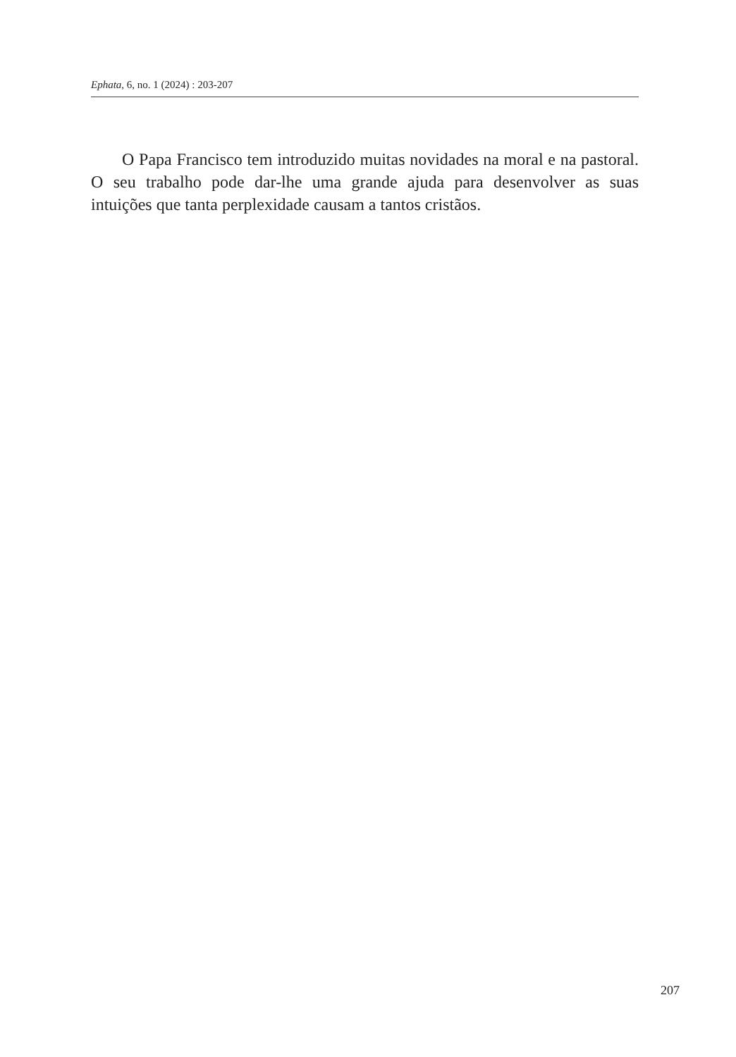Ephata, 6, no. 1 (2024) : 203-207
O Papa Francisco tem introduzido muitas novidades na moral e na pastoral. O seu trabalho pode dar-lhe uma grande ajuda para desenvolver as suas intuições que tanta perplexidade causam a tantos cristãos.
207